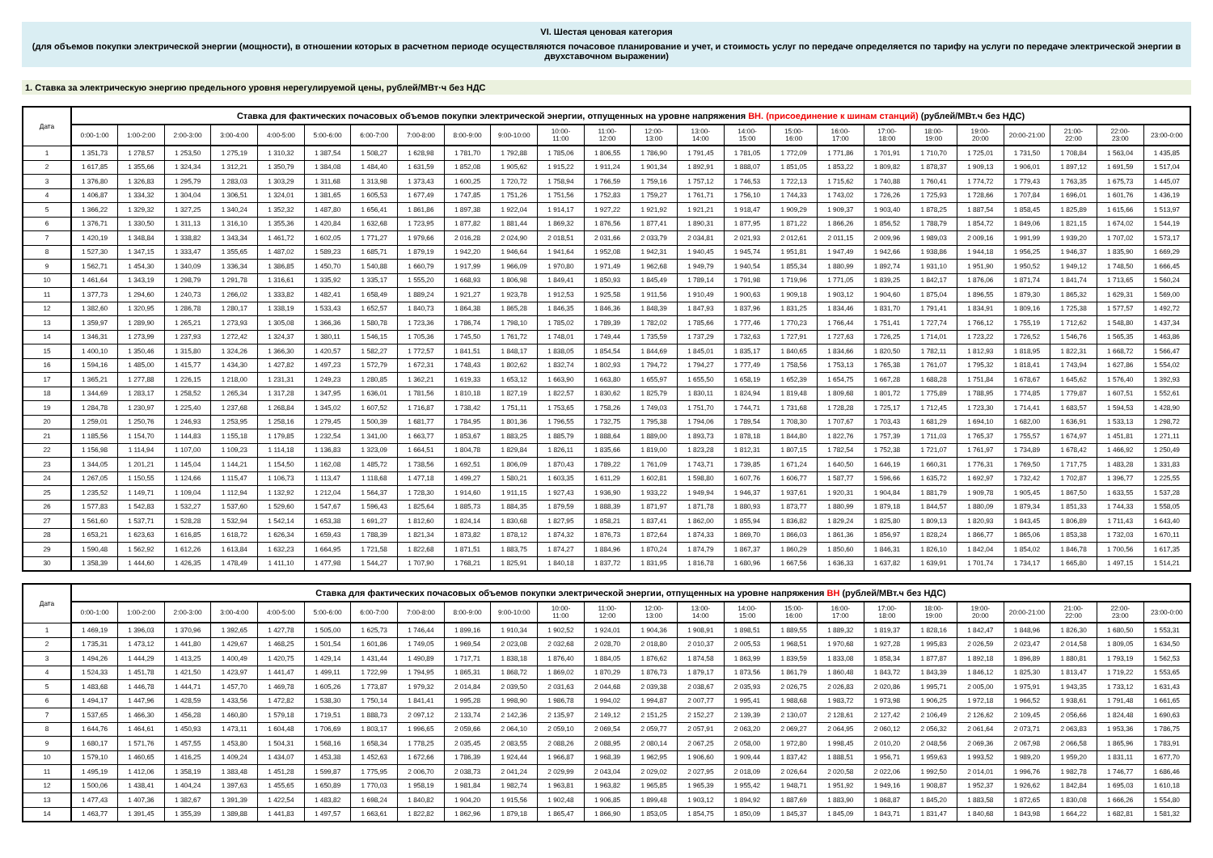VI. Шестая ценовая категория
(для объемов покупки электрической энергии (мощности), в отношении которых в расчетном периоде осуществляются почасовое планирование и учет, и стоимость услуг по передаче определяется по тарифу на услуги по передаче электрической энергии в двухставочном выражении)
1. Ставка за электрическую энергию предельного уровня нерегулируемой цены, рублей/МВт·ч без НДС
| Дата | Ставка для фактических почасовых объемов покупки электрической энергии, отпущенных на уровне напряжения ВН. (присоединение к шинам станций) (рублей/МВт.ч без НДС) | | | | | | | | | | | | | | | | | | | | | | | |
| --- | --- | --- | --- | --- | --- | --- | --- | --- | --- | --- | --- | --- | --- | --- | --- | --- | --- | --- | --- | --- | --- | --- | --- | --- |
| | 0:00-1:00 | 1:00-2:00 | 2:00-3:00 | 3:00-4:00 | 4:00-5:00 | 5:00-6:00 | 6:00-7:00 | 7:00-8:00 | 8:00-9:00 | 9:00-10:00 | 10:00- 11:00 | 11:00- 12:00 | 12:00- 13:00 | 13:00- 14:00 | 14:00- 15:00 | 15:00- 16:00 | 16:00- 17:00 | 17:00- 18:00 | 18:00- 19:00 | 19:00- 20:00 | 20:00-21:00 | 21:00- 22:00 | 22:00- 23:00 | 23:00-0:00 |
| 1 | 1 351,73 | 1 278,57 | 1 253,50 | 1 275,19 | 1 310,32 | 1 387,54 | 1 508,27 | 1 628,98 | 1 781,70 | 1 792,88 | 1 785,06 | 1 806,55 | 1 786,90 | 1 791,45 | 1 781,05 | 1 772,09 | 1 771,86 | 1 701,91 | 1 710,70 | 1 725,01 | 1 731,50 | 1 708,84 | 1 563,04 | 1 435,85 |
| 2 | 1 617,85 | 1 355,66 | 1 324,34 | 1 312,21 | 1 350,79 | 1 384,08 | 1 484,40 | 1 631,59 | 1 852,08 | 1 905,62 | 1 915,22 | 1 911,24 | 1 901,34 | 1 892,91 | 1 888,07 | 1 851,05 | 1 853,22 | 1 809,82 | 1 878,37 | 1 909,13 | 1 906,01 | 1 897,12 | 1 691,59 | 1 517,04 |
| 3 | 1 376,80 | 1 326,83 | 1 295,79 | 1 283,03 | 1 303,29 | 1 311,68 | 1 313,98 | 1 373,43 | 1 600,25 | 1 720,72 | 1 758,94 | 1 766,59 | 1 759,16 | 1 757,12 | 1 746,53 | 1 722,13 | 1 715,62 | 1 740,88 | 1 760,41 | 1 774,72 | 1 779,43 | 1 763,35 | 1 675,73 | 1 445,07 |
| 4 | 1 406,87 | 1 334,32 | 1 304,04 | 1 306,51 | 1 324,01 | 1 381,65 | 1 605,53 | 1 677,49 | 1 747,85 | 1 751,26 | 1 751,56 | 1 752,83 | 1 759,27 | 1 761,71 | 1 756,10 | 1 744,33 | 1 743,02 | 1 726,26 | 1 725,93 | 1 728,66 | 1 707,84 | 1 696,01 | 1 601,76 | 1 436,19 |
| 5 | 1 366,22 | 1 329,32 | 1 327,25 | 1 340,24 | 1 352,32 | 1 487,80 | 1 656,41 | 1 861,86 | 1 897,38 | 1 922,04 | 1 914,17 | 1 927,22 | 1 921,92 | 1 921,21 | 1 918,47 | 1 909,29 | 1 909,37 | 1 903,40 | 1 878,25 | 1 887,54 | 1 858,45 | 1 825,89 | 1 615,66 | 1 513,97 |
| 6 | 1 376,71 | 1 330,50 | 1 311,13 | 1 316,10 | 1 355,36 | 1 420,84 | 1 632,68 | 1 723,95 | 1 877,82 | 1 881,44 | 1 869,32 | 1 876,56 | 1 877,41 | 1 890,31 | 1 877,95 | 1 871,22 | 1 866,26 | 1 856,52 | 1 788,79 | 1 854,72 | 1 849,06 | 1 821,15 | 1 674,02 | 1 544,19 |
| 7 | 1 420,19 | 1 348,84 | 1 338,82 | 1 343,34 | 1 461,72 | 1 602,05 | 1 771,27 | 1 979,66 | 2 016,28 | 2 024,90 | 2 018,51 | 2 031,66 | 2 033,79 | 2 034,81 | 2 021,93 | 2 012,61 | 2 011,15 | 2 009,96 | 1 989,03 | 2 009,16 | 1 991,99 | 1 939,20 | 1 707,02 | 1 573,17 |
| 8 | 1 527,30 | 1 347,15 | 1 333,47 | 1 355,65 | 1 487,02 | 1 589,23 | 1 685,71 | 1 879,19 | 1 942,20 | 1 946,64 | 1 941,64 | 1 952,08 | 1 942,31 | 1 940,45 | 1 945,74 | 1 951,81 | 1 947,49 | 1 942,66 | 1 938,86 | 1 944,18 | 1 956,25 | 1 946,37 | 1 835,90 | 1 669,29 |
| 9 | 1 562,71 | 1 454,30 | 1 340,09 | 1 336,34 | 1 386,85 | 1 450,70 | 1 540,88 | 1 660,79 | 1 917,99 | 1 966,09 | 1 970,80 | 1 971,49 | 1 962,68 | 1 949,79 | 1 940,54 | 1 855,34 | 1 880,99 | 1 892,74 | 1 931,10 | 1 951,90 | 1 950,52 | 1 949,12 | 1 748,50 | 1 666,45 |
| 10 | 1 461,64 | 1 343,19 | 1 298,79 | 1 291,78 | 1 316,61 | 1 335,92 | 1 335,17 | 1 555,20 | 1 668,93 | 1 806,98 | 1 849,41 | 1 850,93 | 1 845,49 | 1 789,14 | 1 791,98 | 1 719,96 | 1 771,05 | 1 839,25 | 1 842,17 | 1 876,06 | 1 871,74 | 1 841,74 | 1 713,65 | 1 560,24 |
| 11 | 1 377,73 | 1 294,60 | 1 240,73 | 1 266,02 | 1 333,82 | 1 482,41 | 1 658,49 | 1 889,24 | 1 921,27 | 1 923,78 | 1 912,53 | 1 925,58 | 1 911,56 | 1 910,49 | 1 900,63 | 1 909,18 | 1 903,12 | 1 904,60 | 1 875,04 | 1 896,55 | 1 879,30 | 1 865,32 | 1 629,31 | 1 569,00 |
| 12 | 1 382,60 | 1 320,95 | 1 286,78 | 1 280,17 | 1 338,19 | 1 533,43 | 1 652,57 | 1 840,73 | 1 864,38 | 1 865,28 | 1 846,35 | 1 846,36 | 1 848,39 | 1 847,93 | 1 837,96 | 1 831,25 | 1 834,46 | 1 831,70 | 1 791,41 | 1 834,91 | 1 809,16 | 1 725,38 | 1 577,57 | 1 492,72 |
| 13 | 1 359,97 | 1 289,90 | 1 265,21 | 1 273,93 | 1 305,08 | 1 366,36 | 1 580,78 | 1 723,36 | 1 786,74 | 1 798,10 | 1 785,02 | 1 789,39 | 1 782,02 | 1 785,66 | 1 777,46 | 1 770,23 | 1 766,44 | 1 751,41 | 1 727,74 | 1 766,12 | 1 755,19 | 1 712,62 | 1 548,80 | 1 437,34 |
| 14 | 1 346,31 | 1 273,99 | 1 237,93 | 1 272,42 | 1 324,37 | 1 380,11 | 1 546,15 | 1 705,36 | 1 745,50 | 1 761,72 | 1 748,01 | 1 749,44 | 1 735,59 | 1 737,29 | 1 732,63 | 1 727,91 | 1 727,63 | 1 726,25 | 1 714,01 | 1 723,22 | 1 726,52 | 1 546,76 | 1 565,35 | 1 463,86 |
| 15 | 1 400,10 | 1 350,46 | 1 315,80 | 1 324,26 | 1 366,30 | 1 420,57 | 1 582,27 | 1 772,57 | 1 841,51 | 1 848,17 | 1 838,05 | 1 854,54 | 1 844,69 | 1 845,01 | 1 835,17 | 1 840,65 | 1 834,66 | 1 820,50 | 1 782,11 | 1 812,93 | 1 818,95 | 1 822,31 | 1 668,72 | 1 566,47 |
| 16 | 1 594,16 | 1 485,00 | 1 415,77 | 1 434,30 | 1 427,82 | 1 497,23 | 1 572,79 | 1 672,31 | 1 748,43 | 1 802,62 | 1 832,74 | 1 802,93 | 1 794,72 | 1 794,27 | 1 777,49 | 1 758,56 | 1 753,13 | 1 765,38 | 1 761,07 | 1 795,32 | 1 818,41 | 1 743,94 | 1 627,86 | 1 554,02 |
| 17 | 1 365,21 | 1 277,88 | 1 226,15 | 1 218,00 | 1 231,31 | 1 249,23 | 1 280,85 | 1 362,21 | 1 619,33 | 1 653,12 | 1 663,90 | 1 663,80 | 1 655,97 | 1 655,50 | 1 658,19 | 1 652,39 | 1 654,75 | 1 667,28 | 1 688,28 | 1 751,84 | 1 678,67 | 1 645,62 | 1 576,40 | 1 392,93 |
| 18 | 1 344,69 | 1 283,17 | 1 258,52 | 1 265,34 | 1 317,28 | 1 347,95 | 1 636,01 | 1 781,56 | 1 810,18 | 1 827,19 | 1 822,57 | 1 830,62 | 1 825,79 | 1 830,11 | 1 824,94 | 1 819,48 | 1 809,68 | 1 801,72 | 1 775,89 | 1 788,95 | 1 774,85 | 1 779,87 | 1 607,51 | 1 552,61 |
| 19 | 1 284,78 | 1 230,97 | 1 225,40 | 1 237,68 | 1 268,84 | 1 345,02 | 1 607,52 | 1 716,87 | 1 738,42 | 1 751,11 | 1 753,65 | 1 758,26 | 1 749,03 | 1 751,70 | 1 744,71 | 1 731,68 | 1 728,28 | 1 725,17 | 1 712,45 | 1 723,30 | 1 714,41 | 1 683,57 | 1 594,53 | 1 428,90 |
| 20 | 1 259,01 | 1 250,76 | 1 246,93 | 1 253,95 | 1 258,16 | 1 279,45 | 1 500,39 | 1 681,77 | 1 784,95 | 1 801,36 | 1 796,55 | 1 732,75 | 1 795,38 | 1 794,06 | 1 789,54 | 1 708,30 | 1 707,67 | 1 703,43 | 1 681,29 | 1 694,10 | 1 682,00 | 1 636,91 | 1 533,13 | 1 298,72 |
| 21 | 1 185,56 | 1 154,70 | 1 144,83 | 1 155,18 | 1 179,85 | 1 232,54 | 1 341,00 | 1 663,77 | 1 853,67 | 1 883,25 | 1 885,79 | 1 888,64 | 1 889,00 | 1 893,73 | 1 878,18 | 1 844,80 | 1 822,76 | 1 757,39 | 1 711,03 | 1 765,37 | 1 755,57 | 1 674,97 | 1 451,81 | 1 271,11 |
| 22 | 1 156,98 | 1 114,94 | 1 107,00 | 1 109,23 | 1 114,18 | 1 136,83 | 1 323,09 | 1 664,51 | 1 804,78 | 1 829,84 | 1 826,11 | 1 835,66 | 1 819,00 | 1 823,28 | 1 812,31 | 1 807,15 | 1 782,54 | 1 752,38 | 1 721,07 | 1 761,97 | 1 734,89 | 1 678,42 | 1 466,92 | 1 250,49 |
| 23 | 1 344,05 | 1 201,21 | 1 145,04 | 1 144,21 | 1 154,50 | 1 162,08 | 1 485,72 | 1 738,56 | 1 692,51 | 1 806,09 | 1 870,43 | 1 789,22 | 1 761,09 | 1 743,71 | 1 739,85 | 1 671,24 | 1 640,50 | 1 646,19 | 1 660,31 | 1 776,31 | 1 769,50 | 1 717,75 | 1 483,28 | 1 331,83 |
| 24 | 1 267,05 | 1 150,55 | 1 124,66 | 1 115,47 | 1 106,73 | 1 113,47 | 1 118,68 | 1 477,18 | 1 499,27 | 1 580,21 | 1 603,35 | 1 611,29 | 1 602,81 | 1 598,80 | 1 607,76 | 1 606,77 | 1 587,77 | 1 596,66 | 1 635,72 | 1 692,97 | 1 732,42 | 1 702,87 | 1 396,77 | 1 225,55 |
| 25 | 1 235,52 | 1 149,71 | 1 109,04 | 1 112,94 | 1 132,92 | 1 212,04 | 1 564,37 | 1 728,30 | 1 914,60 | 1 911,15 | 1 927,43 | 1 936,90 | 1 933,22 | 1 949,94 | 1 946,37 | 1 937,61 | 1 920,31 | 1 904,84 | 1 881,79 | 1 909,78 | 1 905,45 | 1 867,50 | 1 633,55 | 1 537,28 |
| 26 | 1 577,83 | 1 542,83 | 1 532,27 | 1 537,60 | 1 529,60 | 1 547,67 | 1 596,43 | 1 825,64 | 1 885,73 | 1 884,35 | 1 879,59 | 1 888,39 | 1 871,97 | 1 871,78 | 1 880,93 | 1 873,77 | 1 880,99 | 1 879,18 | 1 844,57 | 1 880,09 | 1 879,34 | 1 851,33 | 1 744,33 | 1 558,05 |
| 27 | 1 561,60 | 1 537,71 | 1 528,28 | 1 532,94 | 1 542,14 | 1 653,38 | 1 691,27 | 1 812,60 | 1 824,14 | 1 830,68 | 1 827,95 | 1 858,21 | 1 837,41 | 1 862,00 | 1 855,94 | 1 836,82 | 1 829,24 | 1 825,80 | 1 809,13 | 1 820,93 | 1 843,45 | 1 806,89 | 1 711,43 | 1 643,40 |
| 28 | 1 653,21 | 1 623,63 | 1 616,85 | 1 618,72 | 1 626,34 | 1 659,43 | 1 788,39 | 1 821,34 | 1 873,82 | 1 878,12 | 1 874,32 | 1 876,73 | 1 872,64 | 1 874,33 | 1 869,70 | 1 866,03 | 1 861,36 | 1 856,97 | 1 828,24 | 1 866,77 | 1 865,06 | 1 853,38 | 1 732,03 | 1 670,11 |
| 29 | 1 590,48 | 1 562,92 | 1 612,26 | 1 613,84 | 1 632,23 | 1 664,95 | 1 721,58 | 1 822,68 | 1 871,51 | 1 883,75 | 1 874,27 | 1 884,96 | 1 870,24 | 1 874,79 | 1 867,37 | 1 860,29 | 1 850,60 | 1 846,31 | 1 826,10 | 1 842,04 | 1 854,02 | 1 846,78 | 1 700,56 | 1 617,35 |
| 30 | 1 358,39 | 1 444,60 | 1 426,35 | 1 478,49 | 1 411,10 | 1 477,98 | 1 544,27 | 1 707,90 | 1 768,21 | 1 825,91 | 1 840,18 | 1 837,72 | 1 831,95 | 1 816,78 | 1 680,96 | 1 667,56 | 1 636,33 | 1 637,82 | 1 639,91 | 1 701,74 | 1 734,17 | 1 665,80 | 1 497,15 | 1 514,21 |
| Дата | Ставка для фактических почасовых объемов покупки электрической энергии, отпущенных на уровне напряжения ВН (рублей/МВт.ч без НДС) | | | | | | | | | | | | | | | | | | | | | | | |
| --- | --- | --- | --- | --- | --- | --- | --- | --- | --- | --- | --- | --- | --- | --- | --- | --- | --- | --- | --- | --- | --- | --- | --- | --- |
| | 0:00-1:00 | 1:00-2:00 | 2:00-3:00 | 3:00-4:00 | 4:00-5:00 | 5:00-6:00 | 6:00-7:00 | 7:00-8:00 | 8:00-9:00 | 9:00-10:00 | 10:00- 11:00 | 11:00- 12:00 | 12:00- 13:00 | 13:00- 14:00 | 14:00- 15:00 | 15:00- 16:00 | 16:00- 17:00 | 17:00- 18:00 | 18:00- 19:00 | 19:00- 20:00 | 20:00-21:00 | 21:00- 22:00 | 22:00- 23:00 | 23:00-0:00 |
| 1 | 1 469,19 | 1 396,03 | 1 370,96 | 1 392,65 | 1 427,78 | 1 505,00 | 1 625,73 | 1 746,44 | 1 899,16 | 1 910,34 | 1 902,52 | 1 924,01 | 1 904,36 | 1 908,91 | 1 898,51 | 1 889,55 | 1 889,32 | 1 819,37 | 1 828,16 | 1 842,47 | 1 848,96 | 1 826,30 | 1 680,50 | 1 553,31 |
| 2 | 1 735,31 | 1 473,12 | 1 441,80 | 1 429,67 | 1 468,25 | 1 501,54 | 1 601,86 | 1 749,05 | 1 969,54 | 2 023,08 | 2 032,68 | 2 028,70 | 2 018,80 | 2 010,37 | 2 005,53 | 1 968,51 | 1 970,68 | 1 927,28 | 1 995,83 | 2 026,59 | 2 023,47 | 2 014,58 | 1 809,05 | 1 634,50 |
| 3 | 1 494,26 | 1 444,29 | 1 413,25 | 1 400,49 | 1 420,75 | 1 429,14 | 1 431,44 | 1 490,89 | 1 717,71 | 1 838,18 | 1 876,40 | 1 884,05 | 1 876,62 | 1 874,58 | 1 863,99 | 1 839,59 | 1 833,08 | 1 858,34 | 1 877,87 | 1 892,18 | 1 896,89 | 1 880,81 | 1 793,19 | 1 562,53 |
| 4 | 1 524,33 | 1 451,78 | 1 421,50 | 1 423,97 | 1 441,47 | 1 499,11 | 1 722,99 | 1 794,95 | 1 865,31 | 1 868,72 | 1 869,02 | 1 870,29 | 1 876,73 | 1 879,17 | 1 873,56 | 1 861,79 | 1 860,48 | 1 843,72 | 1 843,39 | 1 846,12 | 1 825,30 | 1 813,47 | 1 719,22 | 1 553,65 |
| 5 | 1 483,68 | 1 446,78 | 1 444,71 | 1 457,70 | 1 469,78 | 1 605,26 | 1 773,87 | 1 979,32 | 2 014,84 | 2 039,50 | 2 031,63 | 2 044,68 | 2 039,38 | 2 038,67 | 2 035,93 | 2 026,75 | 2 026,83 | 2 020,86 | 1 995,71 | 2 005,00 | 1 975,91 | 1 943,35 | 1 733,12 | 1 631,43 |
| 6 | 1 494,17 | 1 447,96 | 1 428,59 | 1 433,56 | 1 472,82 | 1 538,30 | 1 750,14 | 1 841,41 | 1 995,28 | 1 998,90 | 1 986,78 | 1 994,02 | 1 994,87 | 2 007,77 | 1 995,41 | 1 988,68 | 1 983,72 | 1 973,98 | 1 906,25 | 1 972,18 | 1 966,52 | 1 938,61 | 1 791,48 | 1 661,65 |
| 7 | 1 537,65 | 1 466,30 | 1 456,28 | 1 460,80 | 1 579,18 | 1 719,51 | 1 888,73 | 2 097,12 | 2 133,74 | 2 142,36 | 2 135,97 | 2 149,12 | 2 151,25 | 2 152,27 | 2 139,39 | 2 130,07 | 2 128,61 | 2 127,42 | 2 106,49 | 2 126,62 | 2 109,45 | 2 056,66 | 1 824,48 | 1 690,63 |
| 8 | 1 644,76 | 1 464,61 | 1 450,93 | 1 473,11 | 1 604,48 | 1 706,69 | 1 803,17 | 1 996,65 | 2 059,66 | 2 064,10 | 2 059,10 | 2 069,54 | 2 059,77 | 2 057,91 | 2 063,20 | 2 069,27 | 2 064,95 | 2 060,12 | 2 056,32 | 2 061,64 | 2 073,71 | 2 063,83 | 1 953,36 | 1 786,75 |
| 9 | 1 680,17 | 1 571,76 | 1 457,55 | 1 453,80 | 1 504,31 | 1 568,16 | 1 658,34 | 1 778,25 | 2 035,45 | 2 083,55 | 2 088,26 | 2 088,95 | 2 080,14 | 2 067,25 | 2 058,00 | 1 972,80 | 1 998,45 | 2 010,20 | 2 048,56 | 2 069,36 | 2 067,98 | 2 066,58 | 1 865,96 | 1 783,91 |
| 10 | 1 579,10 | 1 460,65 | 1 416,25 | 1 409,24 | 1 434,07 | 1 453,38 | 1 452,63 | 1 672,66 | 1 786,39 | 1 924,44 | 1 966,87 | 1 968,39 | 1 962,95 | 1 906,60 | 1 909,44 | 1 837,42 | 1 888,51 | 1 956,71 | 1 959,63 | 1 993,52 | 1 989,20 | 1 959,20 | 1 831,11 | 1 677,70 |
| 11 | 1 495,19 | 1 412,06 | 1 358,19 | 1 383,48 | 1 451,28 | 1 599,87 | 1 775,95 | 2 006,70 | 2 038,73 | 2 041,24 | 2 029,99 | 2 043,04 | 2 029,02 | 2 027,95 | 2 018,09 | 2 026,64 | 2 020,58 | 2 022,06 | 1 992,50 | 2 014,01 | 1 996,76 | 1 982,78 | 1 746,77 | 1 686,46 |
| 12 | 1 500,06 | 1 438,41 | 1 404,24 | 1 397,63 | 1 455,65 | 1 650,89 | 1 770,03 | 1 958,19 | 1 981,84 | 1 982,74 | 1 963,81 | 1 963,82 | 1 965,85 | 1 965,39 | 1 955,42 | 1 948,71 | 1 951,92 | 1 949,16 | 1 908,87 | 1 952,37 | 1 926,62 | 1 842,84 | 1 695,03 | 1 610,18 |
| 13 | 1 477,43 | 1 407,36 | 1 382,67 | 1 391,39 | 1 422,54 | 1 483,82 | 1 698,24 | 1 840,82 | 1 904,20 | 1 915,56 | 1 902,48 | 1 906,85 | 1 899,48 | 1 903,12 | 1 894,92 | 1 887,69 | 1 883,90 | 1 868,87 | 1 845,20 | 1 883,58 | 1 872,65 | 1 830,08 | 1 666,26 | 1 554,80 |
| 14 | 1 463,77 | 1 391,45 | 1 355,39 | 1 389,88 | 1 441,83 | 1 497,57 | 1 663,61 | 1 822,82 | 1 862,96 | 1 879,18 | 1 865,47 | 1 866,90 | 1 853,05 | 1 854,75 | 1 850,09 | 1 845,37 | 1 845,09 | 1 843,71 | 1 831,47 | 1 840,68 | 1 843,98 | 1 664,22 | 1 682,81 | 1 581,32 |